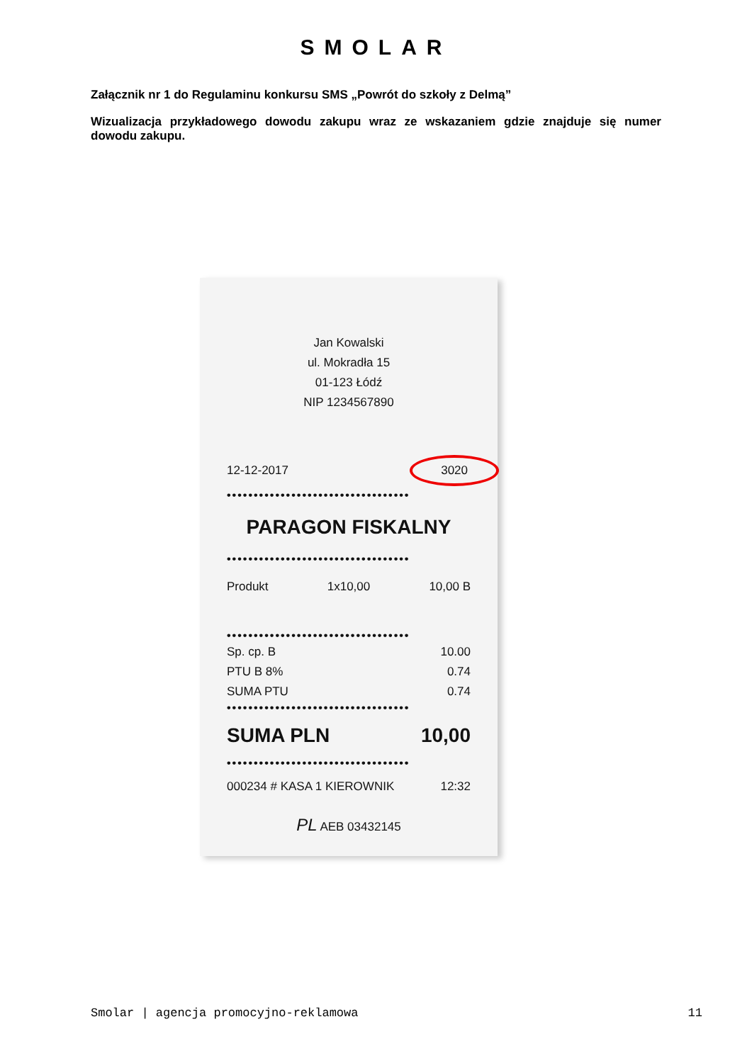SMOLAR
Załącznik nr 1 do Regulaminu konkursu SMS „Powrót do szkoły z Delmą”
Wizualizacja przykładowego dowodu zakupu wraz ze wskazaniem gdzie znajduje się numer dowodu zakupu.
Jan Kowalski
ul. Mokradła 15
01-123 Łódź
NIP 1234567890
12-12-2017 3020
••••••••••••••••••••••••••••••••••
PARAGON FISKALNY
••••••••••••••••••••••••••••••••••
Produkt 1x10,00 10,00 B
••••••••••••••••••••••••••••••••••
Sp. cp. B 10.00
PTU B 8% 0.74
SUMA PTU 0.74
••••••••••••••••••••••••••••••••••
SUMA PLN 10,00
••••••••••••••••••••••••••••••••••
000234 # KASA 1 KIEROWNIK 12:32
PL AEB 03432145
Smolar | agencja promocyjno-reklamowa 11